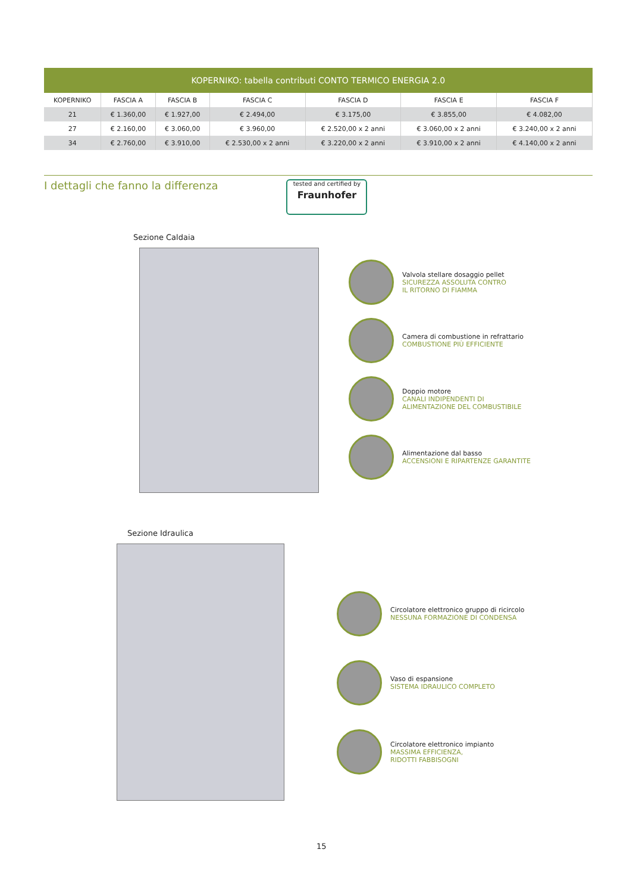| KOPERNIKO: tabella contributi CONTO TERMICO ENERGIA 2.0 | | | | | | |
| --- | --- | --- | --- | --- | --- | --- |
| KOPERNIKO | FASCIA A | FASCIA B | FASCIA C | FASCIA D | FASCIA E | FASCIA F |
| 21 | € 1.360,00 | € 1.927,00 | € 2.494,00 | € 3.175,00 | € 3.855,00 | € 4.082,00 |
| 27 | € 2.160,00 | € 3.060,00 | € 3.960,00 | € 2.520,00 x 2 anni | € 3.060,00 x 2 anni | € 3.240,00 x 2 anni |
| 34 | € 2.760,00 | € 3.910,00 | € 2.530,00 x 2 anni | € 3.220,00 x 2 anni | € 3.910,00 x 2 anni | € 4.140,00 x 2 anni |
I dettagli che fanno la differenza
tested and certified by
Fraunhofer
Sezione Caldaia
Valvola stellare dosaggio pellet
SICUREZZA ASSOLUTA CONTRO
IL RITORNO DI FIAMMA
Camera di combustione in refrattario
COMBUSTIONE PIÙ EFFICIENTE
Doppio motore
CANALI INDIPENDENTI DI
ALIMENTAZIONE DEL COMBUSTIBILE
Alimentazione dal basso
ACCENSIONI E RIPARTENZE GARANTITE
Sezione Idraulica
Circolatore elettronico gruppo di ricircolo
NESSUNA FORMAZIONE DI CONDENSA
Vaso di espansione
SISTEMA IDRAULICO COMPLETO
Circolatore elettronico impianto
MASSIMA EFFICIENZA,
RIDOTTI FABBISOGNI
15